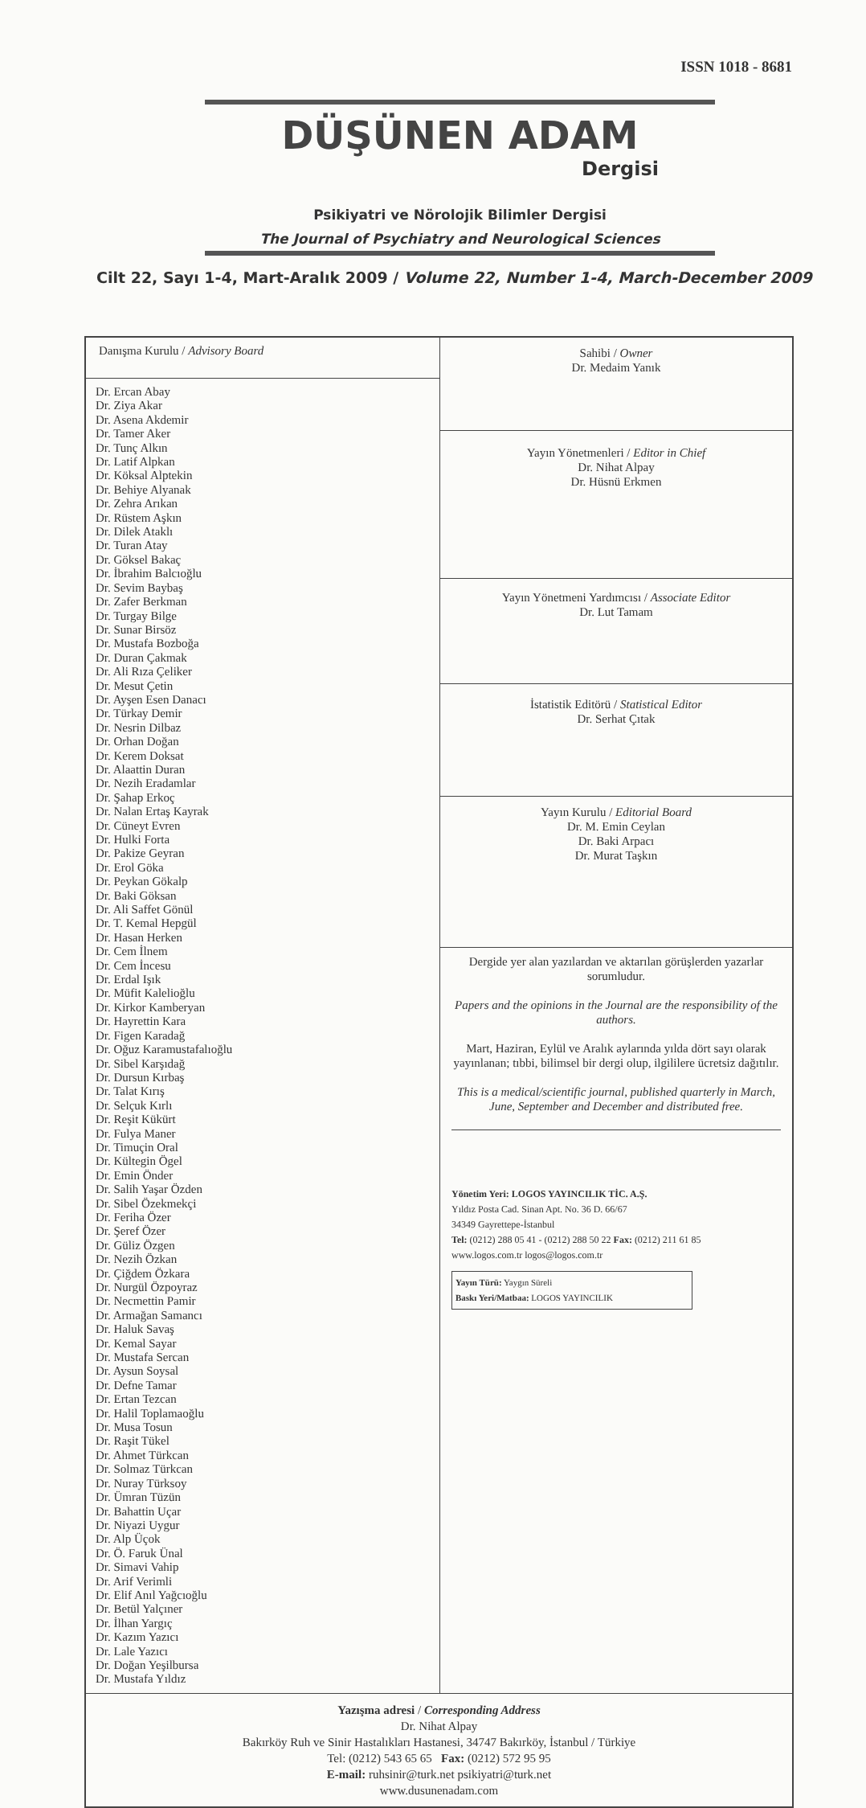ISSN 1018 - 8681
DÜŞÜNEN ADAM
Dergisi
Psikiyatri ve Nörolojik Bilimler Dergisi
The Journal of Psychiatry and Neurological Sciences
Cilt 22, Sayı 1-4, Mart-Aralık 2009 / Volume 22, Number 1-4, March-December 2009
| Danışma Kurulu / Advisory Board Dr. Ercan Abay Dr. Ziya Akar Dr. Asena Akdemir Dr. Tamer Aker Dr. Tunç Alkın Dr. Latif Alpkan Dr. Köksal Alptekin Dr. Behiye Alyanak Dr. Zehra Arıkan Dr. Rüstem Aşkın Dr. Dilek Ataklı Dr. Turan Atay Dr. Göksel Bakaç Dr. İbrahim Balcıoğlu Dr. Sevim Baybaş Dr. Zafer Berkman Dr. Turgay Bilge Dr. Sunar Birsöz Dr. Mustafa Bozboğa Dr. Duran Çakmak Dr. Ali Rıza Çeliker Dr. Mesut Çetin Dr. Ayşen Esen Danacı Dr. Türkay Demir Dr. Nesrin Dilbaz Dr. Orhan Doğan Dr. Kerem Doksat Dr. Alaattin Duran Dr. Nezih Eradamlar Dr. Şahap Erkoç Dr. Nalan Ertaş Kayrak Dr. Cüneyt Evren Dr. Hulki Forta Dr. Pakize Geyran Dr. Erol Göka Dr. Peykan Gökalp Dr. Baki Göksan Dr. Ali Saffet Gönül Dr. T. Kemal Hepgül Dr. Hasan Herken Dr. Cem İlnem Dr. Cem İncesu Dr. Erdal Işık Dr. Müfit Kalelioğlu Dr. Kirkor Kamberyan Dr. Hayrettin Kara Dr. Figen Karadağ Dr. Oğuz Karamustafalıoğlu Dr. Sibel Karşıdağ Dr. Dursun Kırbaş Dr. Talat Kırış Dr. Selçuk Kırlı Dr. Reşit Kükürt Dr. Fulya Maner Dr. Timuçin Oral Dr. Kültegin Ögel Dr. Emin Önder Dr. Salih Yaşar Özden Dr. Sibel Özekmekçi Dr. Feriha Özer Dr. Şeref Özer Dr. Güliz Özgen Dr. Nezih Özkan Dr. Çiğdem Özkara Dr. Nurgül Özpoyraz Dr. Necmettin Pamir Dr. Armağan Samancı Dr. Haluk Savaş Dr. Kemal Sayar Dr. Mustafa Sercan Dr. Aysun Soysal Dr. Defne Tamar Dr. Ertan Tezcan Dr. Halil Toplamaoğlu Dr. Musa Tosun Dr. Raşit Tükel Dr. Ahmet Türkcan Dr. Solmaz Türkcan Dr. Nuray Türksoy Dr. Ümran Tüzün Dr. Bahattin Uçar Dr. Niyazi Uygur Dr. Alp Üçok Dr. Ö. Faruk Ünal Dr. Simavi Vahip Dr. Arif Verimli Dr. Elif Anıl Yağcıoğlu Dr. Betül Yalçıner Dr. İlhan Yargıç Dr. Kazım Yazıcı Dr. Lale Yazıcı Dr. Doğan Yeşilbursa Dr. Mustafa Yıldız | Sahibi / Owner Dr. Medaim Yanık |
| | Yayın Yönetmenleri / Editor in Chief Dr. Nihat Alpay Dr. Hüsnü Erkmen |
| | Yayın Yönetmeni Yardımcısı / Associate Editor Dr. Lut Tamam |
| | İstatistik Editörü / Statistical Editor Dr. Serhat Çıtak |
| | Yayın Kurulu / Editorial Board Dr. M. Emin Ceylan Dr. Baki Arpacı Dr. Murat Taşkın |
| | Dergide yer alan yazılardan ve aktarılan görüşlerden yazarlar sorumludur. Papers and the opinions in the Journal are the responsibility of the authors. Mart, Haziran, Eylül ve Aralık aylarında yılda dört sayı olarak yayınlanan; tıbbi, bilimsel bir dergi olup, ilgililere ücretsiz dağıtılır. This is a medical/scientific journal, published quarterly in March, June, September and December and distributed free. Yönetim Yeri: LOGOS YAYINCILIK TİC. A.Ş. Yıldız Posta Cad. Sinan Apt. No. 36 D. 66/67 34349 Gayrettepe-İstanbul Tel: (0212) 288 05 41 - (0212) 288 50 22 Fax: (0212) 211 61 85 www.logos.com.tr logos@logos.com.tr Yayın Türü: Yaygın Süreli Baskı Yeri/Matbaa: LOGOS YAYINCILIK |
| Yazışma adresi / Corresponding Address Dr. Nihat Alpay Bakırköy Ruh ve Sinir Hastalıkları Hastanesi, 34747 Bakırköy, İstanbul / Türkiye Tel: (0212) 543 65 65 Fax: (0212) 572 95 95 E-mail: ruhsinir@turk.net psikiyatri@turk.net www.dusunenadam.com | |